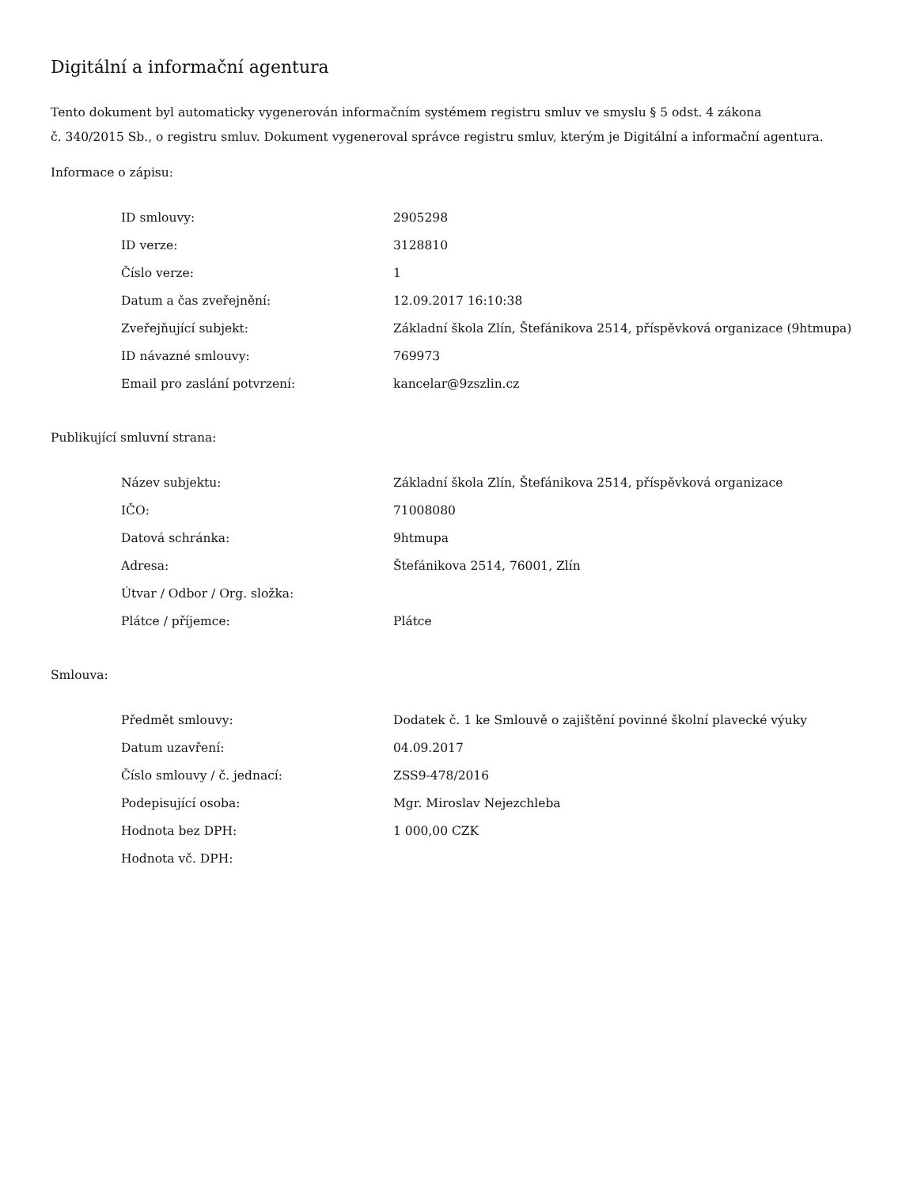Digitální a informační agentura
Tento dokument byl automaticky vygenerován informačním systémem registru smluv ve smyslu § 5 odst. 4 zákona
č. 340/2015 Sb., o registru smluv. Dokument vygeneroval správce registru smluv, kterým je Digitální a informační agentura.
Informace o zápisu:
| ID smlouvy: | 2905298 |
| ID verze: | 3128810 |
| Číslo verze: | 1 |
| Datum a čas zveřejnění: | 12.09.2017 16:10:38 |
| Zveřejňující subjekt: | Základní škola Zlín, Štefánikova 2514, příspěvková organizace (9htmupa) |
| ID návazné smlouvy: | 769973 |
| Email pro zaslání potvrzení: | kancelar@9zszlin.cz |
Publikující smluvní strana:
| Název subjektu: | Základní škola Zlín, Štefánikova 2514, příspěvková organizace |
| IČO: | 71008080 |
| Datová schránka: | 9htmupa |
| Adresa: | Štefánikova 2514, 76001, Zlín |
| Útvar / Odbor / Org. složka: | |
| Plátce / příjemce: | Plátce |
Smlouva:
| Předmět smlouvy: | Dodatek č. 1 ke Smlouvě o zajištění povinné školní plavecké výuky |
| Datum uzavření: | 04.09.2017 |
| Číslo smlouvy / č. jednací: | ZSS9-478/2016 |
| Podepisující osoba: | Mgr. Miroslav Nejezchleba |
| Hodnota bez DPH: | 1 000,00 CZK |
| Hodnota vč. DPH: | |